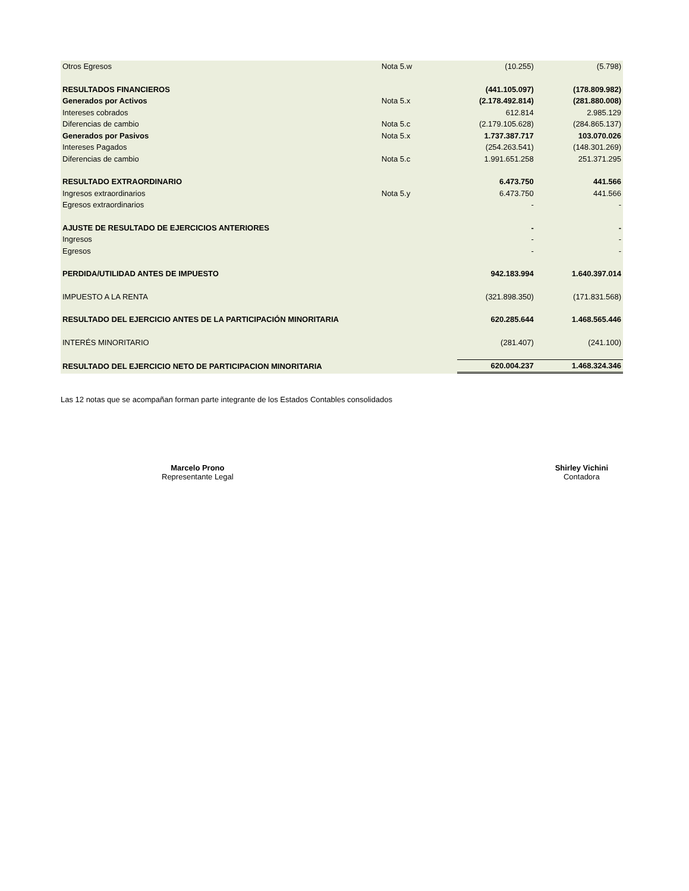| Otros Egresos | Nota 5.w | (10.255) | (5.798) |
| RESULTADOS FINANCIEROS | | (441.105.097) | (178.809.982) |
| Generados por Activos | Nota 5.x | (2.178.492.814) | (281.880.008) |
| Intereses cobrados | | 612.814 | 2.985.129 |
| Diferencias de cambio | Nota 5.c | (2.179.105.628) | (284.865.137) |
| Generados por Pasivos | Nota 5.x | 1.737.387.717 | 103.070.026 |
| Intereses Pagados | | (254.263.541) | (148.301.269) |
| Diferencias de cambio | Nota 5.c | 1.991.651.258 | 251.371.295 |
| RESULTADO EXTRAORDINARIO | | 6.473.750 | 441.566 |
| Ingresos extraordinarios | Nota 5.y | 6.473.750 | 441.566 |
| Egresos extraordinarios | | - | - |
| AJUSTE DE RESULTADO DE EJERCICIOS ANTERIORES | | - | - |
| Ingresos | | - | - |
| Egresos | | - | - |
| PERDIDA/UTILIDAD ANTES DE IMPUESTO | | 942.183.994 | 1.640.397.014 |
| IMPUESTO A LA RENTA | | (321.898.350) | (171.831.568) |
| RESULTADO DEL EJERCICIO ANTES DE LA PARTICIPACIÓN MINORITARIA | | 620.285.644 | 1.468.565.446 |
| INTERÉS MINORITARIO | | (281.407) | (241.100) |
| RESULTADO DEL EJERCICIO NETO DE PARTICIPACION MINORITARIA | | 620.004.237 | 1.468.324.346 |
Las 12 notas que se acompañan forman parte integrante de los Estados Contables consolidados
Marcelo Prono
Representante Legal
Shirley Vichini
Contadora